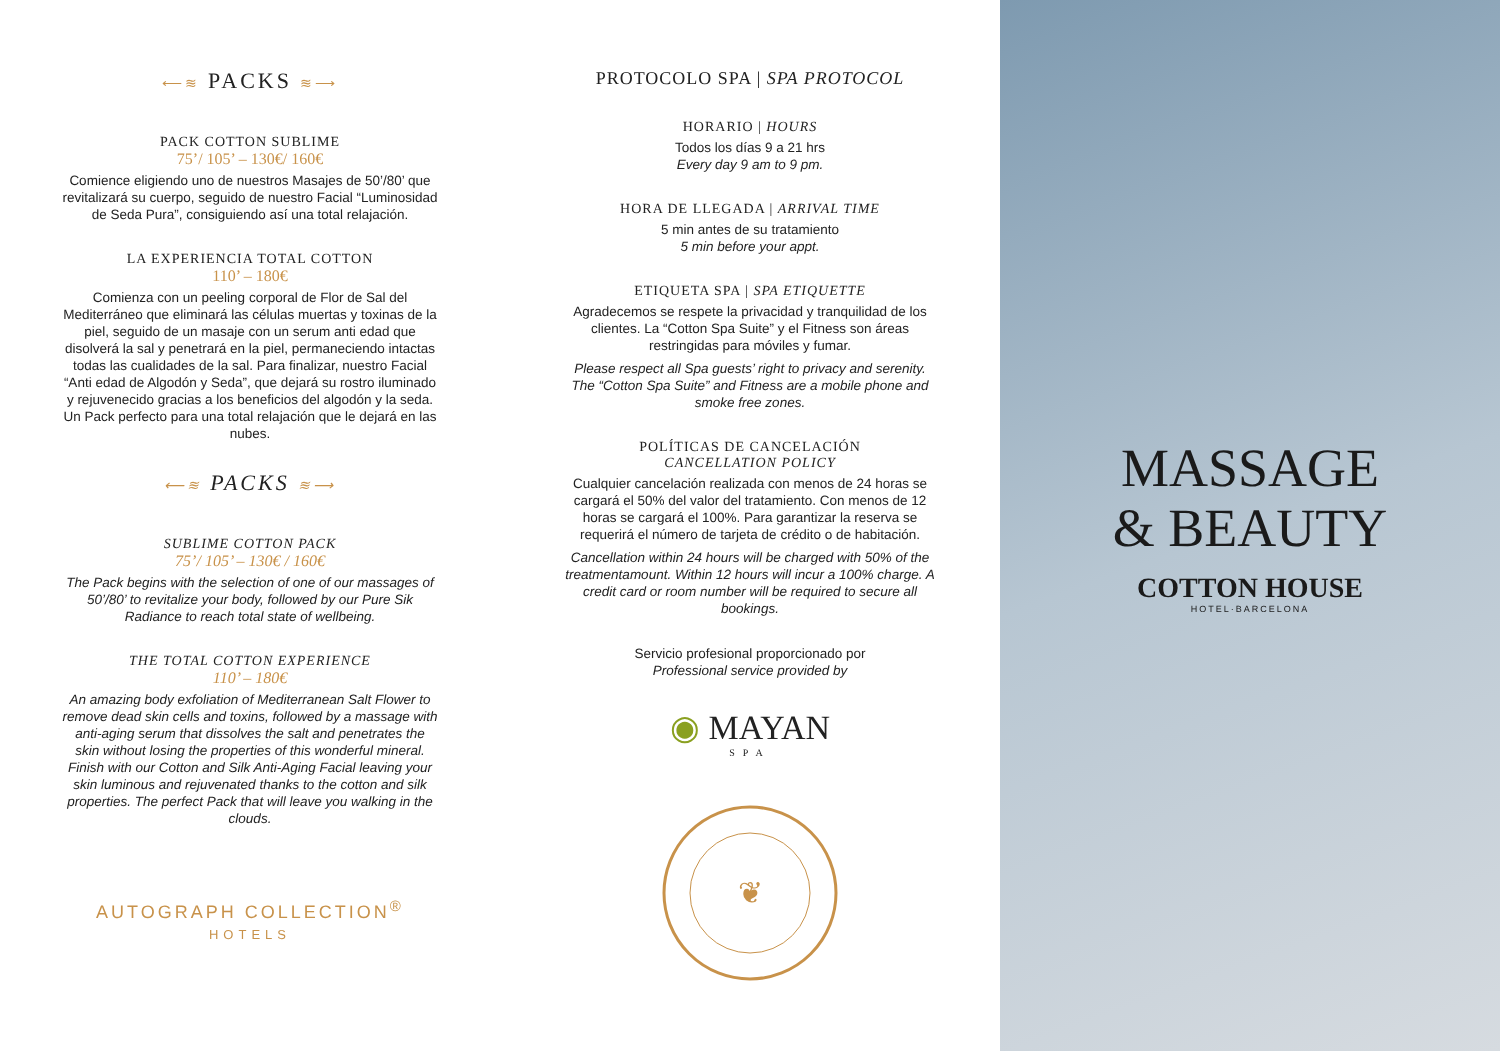⟵≋ PACKS ≋⟶
PACK COTTON SUBLIME
75’/ 105’ – 130€/ 160€
Comience eligiendo uno de nuestros Masajes de 50’/80’ que revitalizará su cuerpo, seguido de nuestro Facial “Luminosidad de Seda Pura”, consiguiendo así una total relajación.
LA EXPERIENCIA TOTAL COTTON
110’ – 180€
Comienza con un peeling corporal de Flor de Sal del Mediterráneo que eliminará las células muertas y toxinas de la piel, seguido de un masaje con un serum anti edad que disolverá la sal y penetrará en la piel, permaneciendo intactas todas las cualidades de la sal. Para finalizar, nuestro Facial “Anti edad de Algodón y Seda”, que dejará su rostro iluminado y rejuvenecido gracias a los beneficios del algodón y la seda. Un Pack perfecto para una total relajación que le dejará en las nubes.
⟵≋ PACKS ≋⟶
SUBLIME COTTON PACK
75’/ 105’ – 130€ / 160€
The Pack begins with the selection of one of our massages of 50’/80’ to revitalize your body, followed by our Pure Sik Radiance to reach total state of wellbeing.
THE TOTAL COTTON EXPERIENCE
110’ – 180€
An amazing body exfoliation of Mediterranean Salt Flower to remove dead skin cells and toxins, followed by a massage with anti-aging serum that dissolves the salt and penetrates the skin without losing the properties of this wonderful mineral. Finish with our Cotton and Silk Anti-Aging Facial leaving your skin luminous and rejuvenated thanks to the cotton and silk properties. The perfect Pack that will leave you walking in the clouds.
AUTOGRAPH COLLECTION<sup>®</sup>
HOTELS
PROTOCOLO SPA | SPA PROTOCOL
HORARIO | HOURS
Todos los días 9 a 21 hrs
Every day 9 am to 9 pm.
HORA DE LLEGADA | ARRIVAL TIME
5 min antes de su tratamiento
5 min before your appt.
ETIQUETA SPA | SPA ETIQUETTE
Agradecemos se respete la privacidad y tranquilidad de los clientes. La “Cotton Spa Suite” y el Fitness son áreas restringidas para móviles y fumar.
Please respect all Spa guests’ right to privacy and serenity. The “Cotton Spa Suite” and Fitness are a mobile phone and smoke free zones.
POLÍTICAS DE CANCELACIÓN
CANCELLATION POLICY
Cualquier cancelación realizada con menos de 24 horas se cargará el 50% del valor del tratamiento. Con menos de 12 horas se cargará el 100%. Para garantizar la reserva se requerirá el número de tarjeta de crédito o de habitación.
Cancellation within 24 hours will be charged with 50% of the treatmentamount. Within 12 hours will incur a 100% charge. A credit card or room number will be required to secure all bookings.
Servicio profesional proporcionado por
Professional service provided by
◉ MAYAN
SPA
❦
MASSAGE
& BEAUTY
COTTON HOUSE
HOTEL·BARCELONA